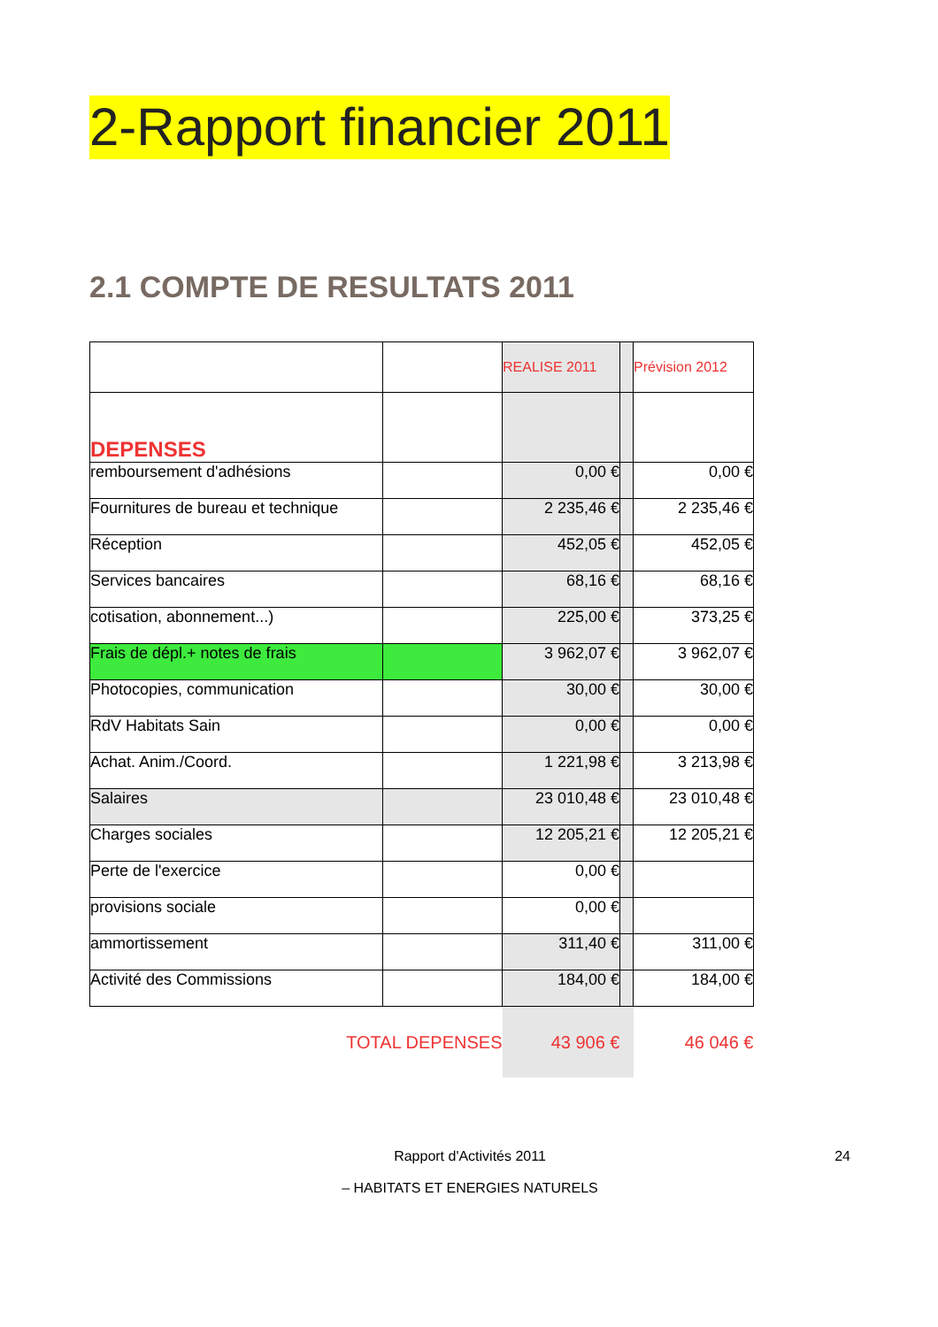2-Rapport financier 2011
2.1 COMPTE DE RESULTATS 2011
| | | REALISE 2011 | | Prévision 2012 |
| DEPENSES | | | | |
| remboursement d'adhésions | | 0,00 € | | 0,00 € |
| Fournitures de bureau et technique | | 2 235,46 € | | 2 235,46 € |
| Réception | | 452,05 € | | 452,05 € |
| Services bancaires | | 68,16 € | | 68,16 € |
| cotisation, abonnement...) | | 225,00 € | | 373,25 € |
| Frais de dépl.+ notes de frais | | 3 962,07 € | | 3 962,07 € |
| Photocopies, communication | | 30,00 € | | 30,00 € |
| RdV Habitats Sain | | 0,00 € | | 0,00 € |
| Achat. Anim./Coord. | | 1 221,98 € | | 3 213,98 € |
| Salaires | | 23 010,48 € | | 23 010,48 € |
| Charges sociales | | 12 205,21 € | | 12 205,21 € |
| Perte de l'exercice | | 0,00 € | | |
| provisions sociale | | 0,00 € | | |
| ammortissement | | 311,40 € | | 311,00 € |
| Activité des Commissions | | 184,00 € | | 184,00 € |
| TOTAL DEPENSES | | 43 906 € | | 46 046 € |
Rapport d'Activités 2011 24
– HABITATS ET ENERGIES NATURELS